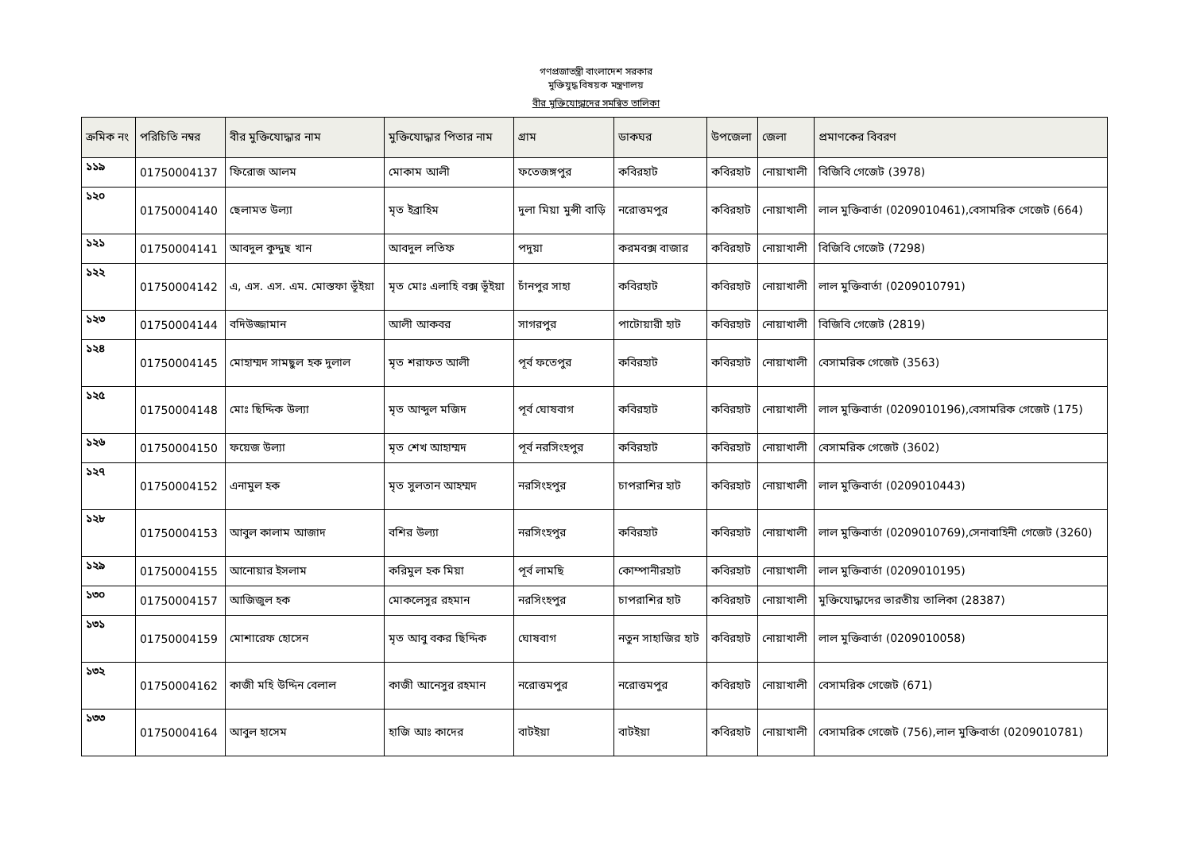গণপ্রজাতন্ত্রী বাংলাদেশ সরকার
মুক্তিযুদ্ধ বিষয়ক মন্ত্রণালয়
বীর মুক্তিযোদ্ধাদের সমন্বিত তালিকা
| ক্রমিক নং | পরিচিতি নম্বর | বীর মুক্তিযোদ্ধার নাম | মুক্তিযোদ্ধার পিতার নাম | গ্রাম | ডাকঘর | উপজেলা | জেলা | প্রমাণকের বিবরণ |
| --- | --- | --- | --- | --- | --- | --- | --- | --- |
| ১১৯ | 01750004137 | ফিরোজ আলম | মোকাম আলী | ফতেজঙ্গপুর | কবিরহাট | কবিরহাট | নোয়াখালী | বিজিবি গেজেট (3978) |
| ১২০ | 01750004140 | ছেলামত উল্যা | মৃত ইব্রাহিম | দুলা মিয়া মুন্সী বাড়ি | নরোত্তমপুর | কবিরহাট | নোয়াখালী | লাল মুক্তিবার্তা (0209010461),বেসামরিক গেজেট (664) |
| ১২১ | 01750004141 | আবদুল কুদ্দুছ খান | আবদুল লতিফ | পদুয়া | করমবক্স বাজার | কবিরহাট | নোয়াখালী | বিজিবি গেজেট (7298) |
| ১২২ | 01750004142 | এ, এস. এস. এম. মোস্তফা ভূঁইয়া | মৃত মোঃ এলাহি বক্স ভূঁইয়া | চাঁনপুর সাহা | কবিরহাট | কবিরহাট | নোয়াখালী | লাল মুক্তিবার্তা (0209010791) |
| ১২৩ | 01750004144 | বদিউজ্জামান | আলী আকবর | সাগরপুর | পাটোয়ারী হাট | কবিরহাট | নোয়াখালী | বিজিবি গেজেট (2819) |
| ১২৪ | 01750004145 | মোহাম্মদ সামছুল হক দুলাল | মৃত শরাফত আলী | পূর্ব ফতেপুর | কবিরহাট | কবিরহাট | নোয়াখালী | বেসামরিক গেজেট (3563) |
| ১২৫ | 01750004148 | মোঃ ছিদ্দিক উল্যা | মৃত আব্দুল মজিদ | পূর্ব ঘোষবাগ | কবিরহাট | কবিরহাট | নোয়াখালী | লাল মুক্তিবার্তা (0209010196),বেসামরিক গেজেট (175) |
| ১২৬ | 01750004150 | ফয়েজ উল্যা | মৃত শেখ আহাম্মদ | পূর্ব নরসিংহপুর | কবিরহাট | কবিরহাট | নোয়াখালী | বেসামরিক গেজেট (3602) |
| ১২৭ | 01750004152 | এনামুল হক | মৃত সুলতান আহম্মদ | নরসিংহপুর | চাপরাশির হাট | কবিরহাট | নোয়াখালী | লাল মুক্তিবার্তা (0209010443) |
| ১২৮ | 01750004153 | আবুল কালাম আজাদ | বশির উল্যা | নরসিংহপুর | কবিরহাট | কবিরহাট | নোয়াখালী | লাল মুক্তিবার্তা (0209010769),সেনাবাহিনী গেজেট (3260) |
| ১২৯ | 01750004155 | আনোয়ার ইসলাম | করিমুল হক মিয়া | পূর্ব লামছি | কোম্পানীরহাট | কবিরহাট | নোয়াখালী | লাল মুক্তিবার্তা (0209010195) |
| ১৩০ | 01750004157 | আজিজুল হক | মোকলেসুর রহমান | নরসিংহপুর | চাপরাশির হাট | কবিরহাট | নোয়াখালী | মুক্তিযোদ্ধাদের ভারতীয় তালিকা (28387) |
| ১৩১ | 01750004159 | মোশারেফ হোসেন | মৃত আবু বকর ছিদ্দিক | ঘোষবাগ | নতুন সাহাজির হাট | কবিরহাট | নোয়াখালী | লাল মুক্তিবার্তা (0209010058) |
| ১৩২ | 01750004162 | কাজী মহি উদ্দিন বেলাল | কাজী আনেসুর রহমান | নরোত্তমপুর | নরোত্তমপুর | কবিরহাট | নোয়াখালী | বেসামরিক গেজেট (671) |
| ১৩৩ | 01750004164 | আবুল হাসেম | হাজি আঃ কাদের | বাটইয়া | বাটইয়া | কবিরহাট | নোয়াখালী | বেসামরিক গেজেট (756),লাল মুক্তিবার্তা (0209010781) |